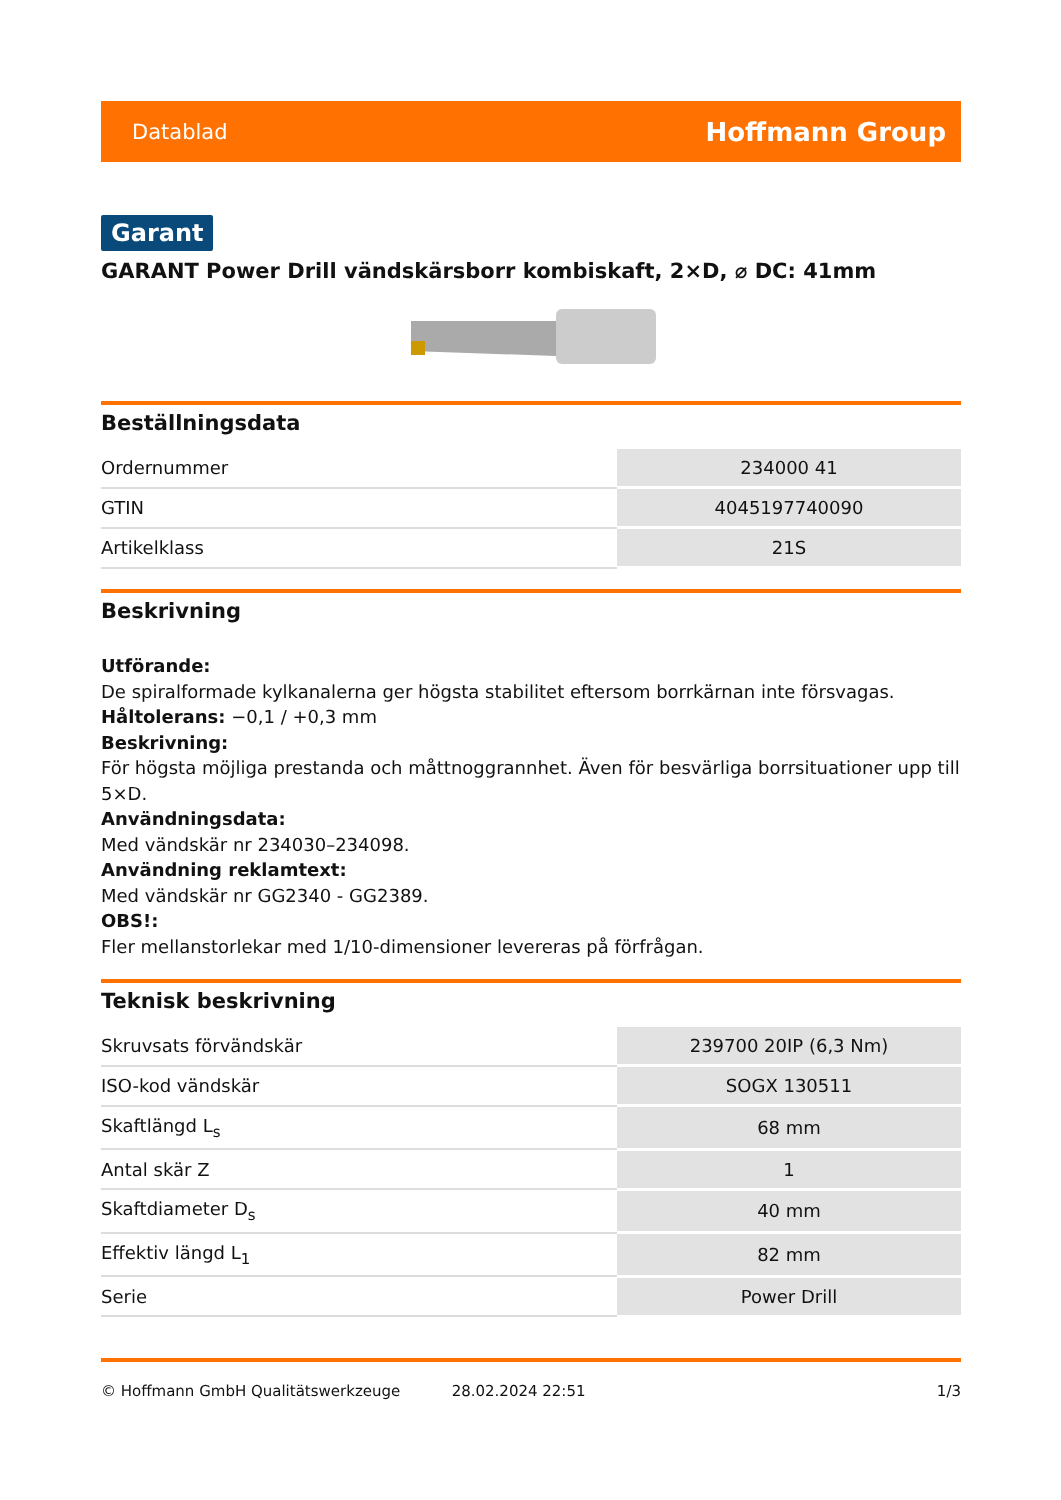Datablad Hoffmann Group
Garant
GARANT Power Drill vändskärsborr kombiskaft, 2×D, ⌀ DC: 41mm
Beställningsdata
| Ordernummer | 234000 41 |
| GTIN | 4045197740090 |
| Artikelklass | 21S |
Beskrivning
Utförande:
De spiralformade kylkanalerna ger högsta stabilitet eftersom borrkärnan inte försvagas.
Håltolerans: −0,1 / +0,3 mm
Beskrivning:
För högsta möjliga prestanda och måttnoggrannhet. Även för besvärliga borrsituationer upp till 5×D.
Användningsdata:
Med vändskär nr 234030–234098.
Användning reklamtext:
Med vändskär nr GG2340 - GG2389.
OBS!:
Fler mellanstorlekar med 1/10-dimensioner levereras på förfrågan.
Teknisk beskrivning
| Skruvsats förvändskär | 239700 20IP (6,3 Nm) |
| ISO-kod vändskär | SOGX 130511 |
| Skaftlängd L<sub>s</sub> | 68 mm |
| Antal skär Z | 1 |
| Skaftdiameter D<sub>s</sub> | 40 mm |
| Effektiv längd L<sub>1</sub> | 82 mm |
| Serie | Power Drill |
© Hoffmann GmbH Qualitätswerkzeuge 28.02.2024 22:51 1/3